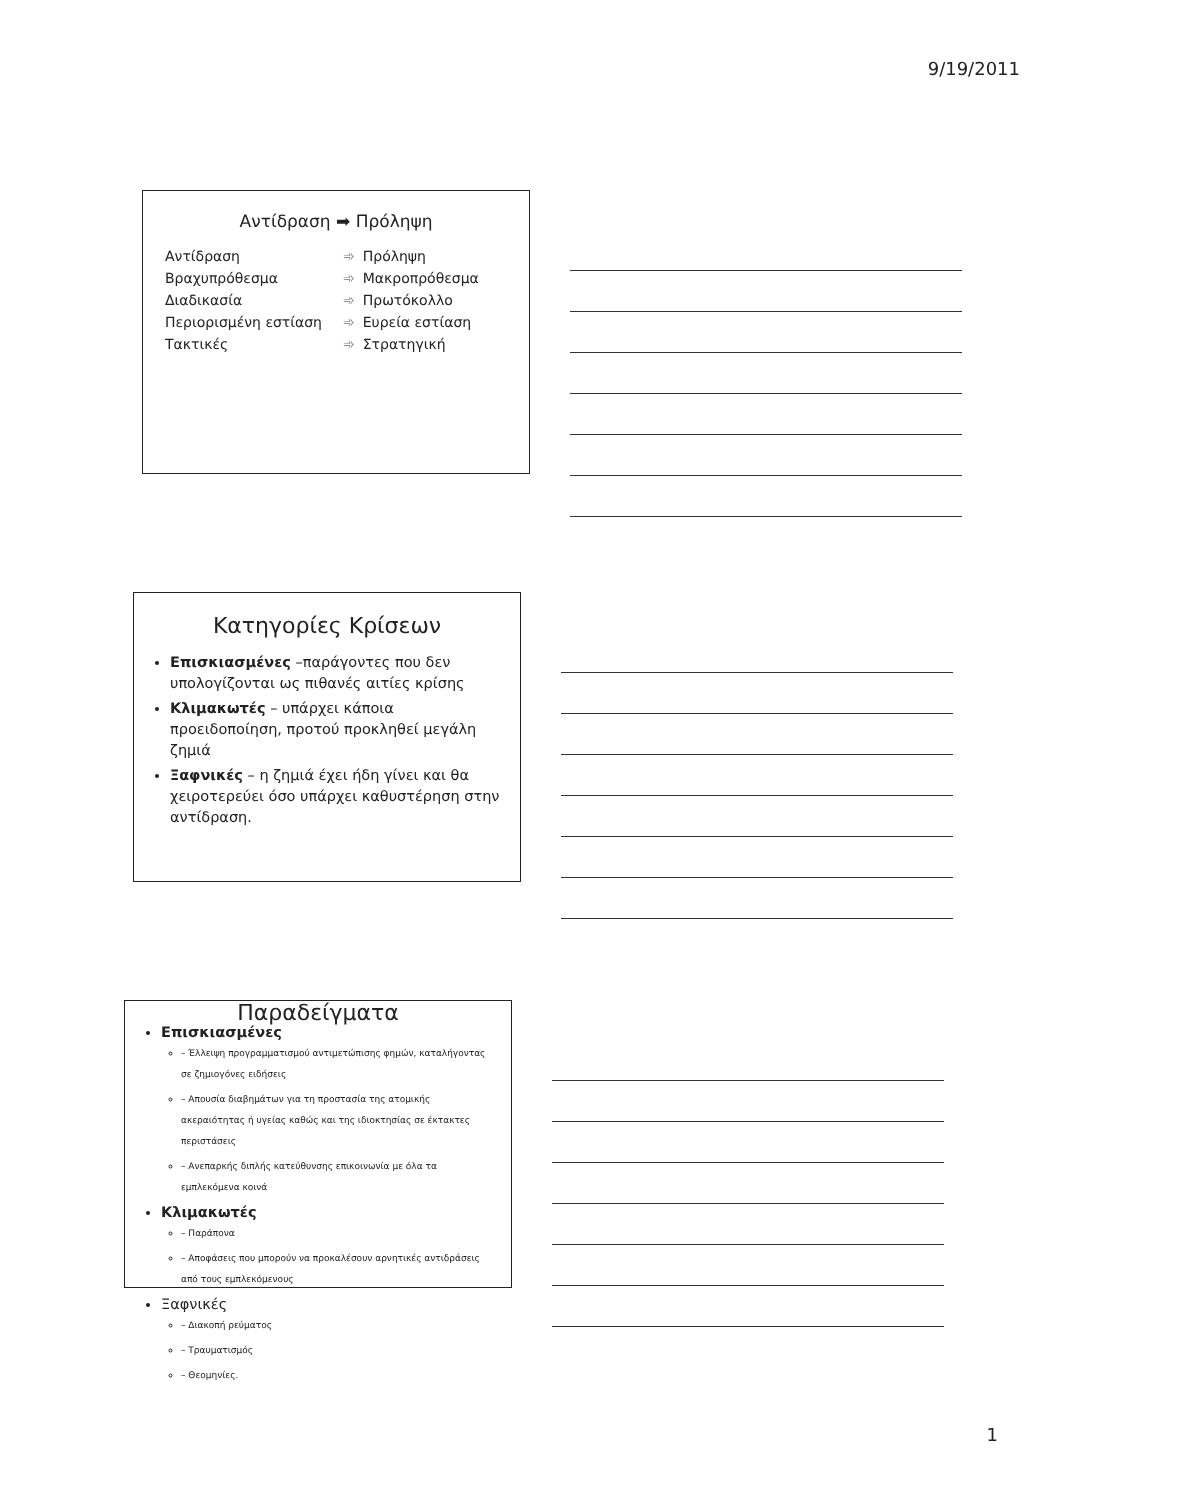9/19/2011
Αντίδραση ➡ Πρόληψη
| Αντίδραση | ➾ | Πρόληψη |
| Βραχυπρόθεσμα | ➾ | Μακροπρόθεσμα |
| Διαδικασία | ➾ | Πρωτόκολλο |
| Περιορισμένη εστίαση | ➾ | Ευρεία εστίαση |
| Τακτικές | ➾ | Στρατηγική |
Κατηγορίες Κρίσεων
Επισκιασμένες –παράγοντες που δεν υπολογίζονται ως πιθανές αιτίες κρίσης
Κλιμακωτές – υπάρχει κάποια προειδοποίηση, προτού προκληθεί μεγάλη ζημιά
Ξαφνικές – η ζημιά έχει ήδη γίνει και θα χειροτερεύει όσο υπάρχει καθυστέρηση στην αντίδραση.
Παραδείγματα
Επισκιασμένες
– Έλλειψη προγραμματισμού αντιμετώπισης φημών, καταλήγοντας σε ζημιογόνες ειδήσεις
– Απουσία διαβημάτων για τη προστασία της ατομικής ακεραιότητας ή υγείας καθώς και της ιδιοκτησίας σε έκτακτες περιστάσεις
– Ανεπαρκής διπλής κατεύθυνσης επικοινωνία με όλα τα εμπλεκόμενα κοινά
Κλιμακωτές
– Παράπονα
– Αποφάσεις που μπορούν να προκαλέσουν αρνητικές αντιδράσεις από τους εμπλεκόμενους
Ξαφνικές
– Διακοπή ρεύματος
– Τραυματισμός
– Θεομηνίες.
1